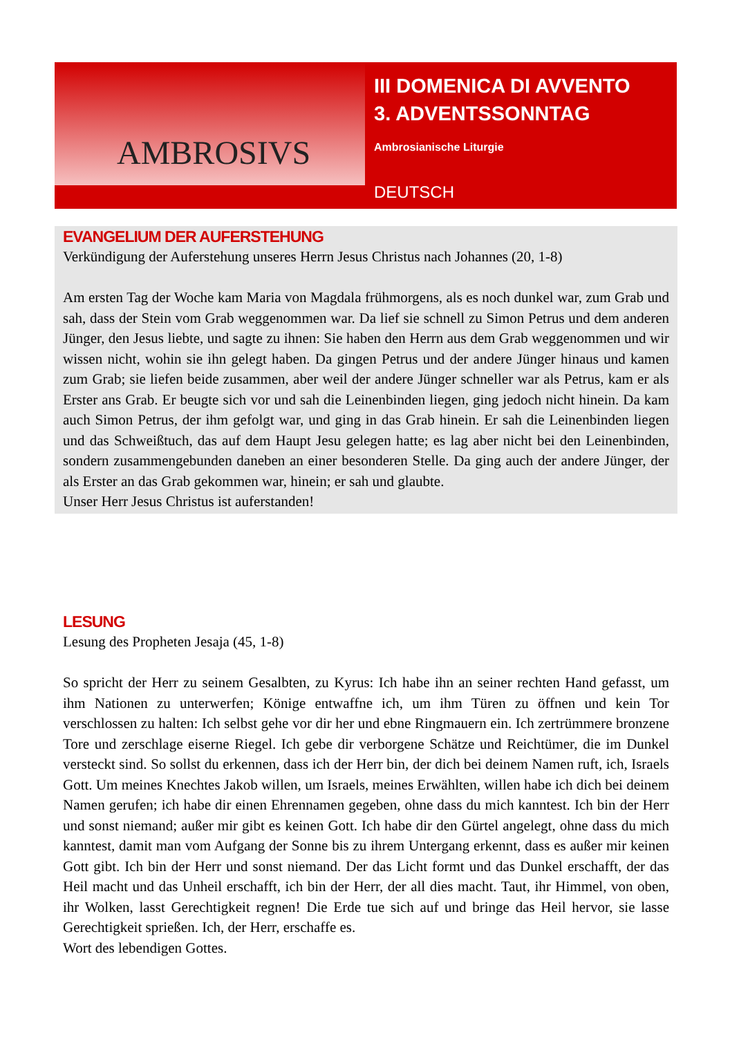AMBROSIVS
III DOMENICA DI AVVENTO
3. ADVENTSSONNTAG
Ambrosianische Liturgie
DEUTSCH
EVANGELIUM DER AUFERSTEHUNG
Verkündigung der Auferstehung unseres Herrn Jesus Christus nach Johannes (20, 1-8)
Am ersten Tag der Woche kam Maria von Magdala frühmorgens, als es noch dunkel war, zum Grab und sah, dass der Stein vom Grab weggenommen war. Da lief sie schnell zu Simon Petrus und dem anderen Jünger, den Jesus liebte, und sagte zu ihnen: Sie haben den Herrn aus dem Grab weggenommen und wir wissen nicht, wohin sie ihn gelegt haben. Da gingen Petrus und der andere Jünger hinaus und kamen zum Grab; sie liefen beide zusammen, aber weil der andere Jünger schneller war als Petrus, kam er als Erster ans Grab. Er beugte sich vor und sah die Leinenbinden liegen, ging jedoch nicht hinein. Da kam auch Simon Petrus, der ihm gefolgt war, und ging in das Grab hinein. Er sah die Leinenbinden liegen und das Schweißtuch, das auf dem Haupt Jesu gelegen hatte; es lag aber nicht bei den Leinenbinden, sondern zusammengebunden daneben an einer besonderen Stelle. Da ging auch der andere Jünger, der als Erster an das Grab gekommen war, hinein; er sah und glaubte.
Unser Herr Jesus Christus ist auferstanden!
LESUNG
Lesung des Propheten Jesaja (45, 1-8)
So spricht der Herr zu seinem Gesalbten, zu Kyrus: Ich habe ihn an seiner rechten Hand gefasst, um ihm Nationen zu unterwerfen; Könige entwaffne ich, um ihm Türen zu öffnen und kein Tor verschlossen zu halten: Ich selbst gehe vor dir her und ebne Ringmauern ein. Ich zertrümmere bronzene Tore und zerschlage eiserne Riegel. Ich gebe dir verborgene Schätze und Reichtümer, die im Dunkel versteckt sind. So sollst du erkennen, dass ich der Herr bin, der dich bei deinem Namen ruft, ich, Israels Gott. Um meines Knechtes Jakob willen, um Israels, meines Erwählten, willen habe ich dich bei deinem Namen gerufen; ich habe dir einen Ehrennamen gegeben, ohne dass du mich kanntest. Ich bin der Herr und sonst niemand; außer mir gibt es keinen Gott. Ich habe dir den Gürtel angelegt, ohne dass du mich kanntest, damit man vom Aufgang der Sonne bis zu ihrem Untergang erkennt, dass es außer mir keinen Gott gibt. Ich bin der Herr und sonst niemand. Der das Licht formt und das Dunkel erschafft, der das Heil macht und das Unheil erschafft, ich bin der Herr, der all dies macht. Taut, ihr Himmel, von oben, ihr Wolken, lasst Gerechtigkeit regnen! Die Erde tue sich auf und bringe das Heil hervor, sie lasse Gerechtigkeit sprießen. Ich, der Herr, erschaffe es.
Wort des lebendigen Gottes.